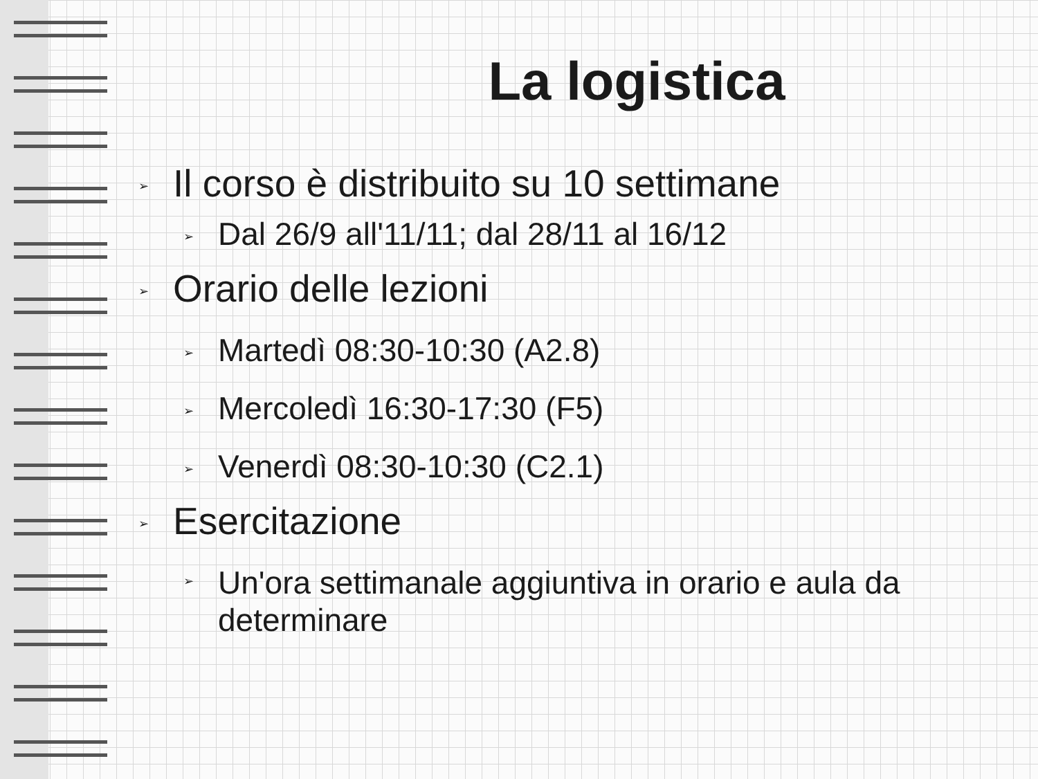La logistica
➢ Il corso è distribuito su 10 settimane
➢ Dal 26/9 all'11/11; dal 28/11 al 16/12
➢ Orario delle lezioni
➢ Martedì 08:30-10:30 (A2.8)
➢ Mercoledì 16:30-17:30 (F5)
➢ Venerdì 08:30-10:30 (C2.1)
➢ Esercitazione
➢ Un'ora settimanale aggiuntiva in orario e aula da
determinare